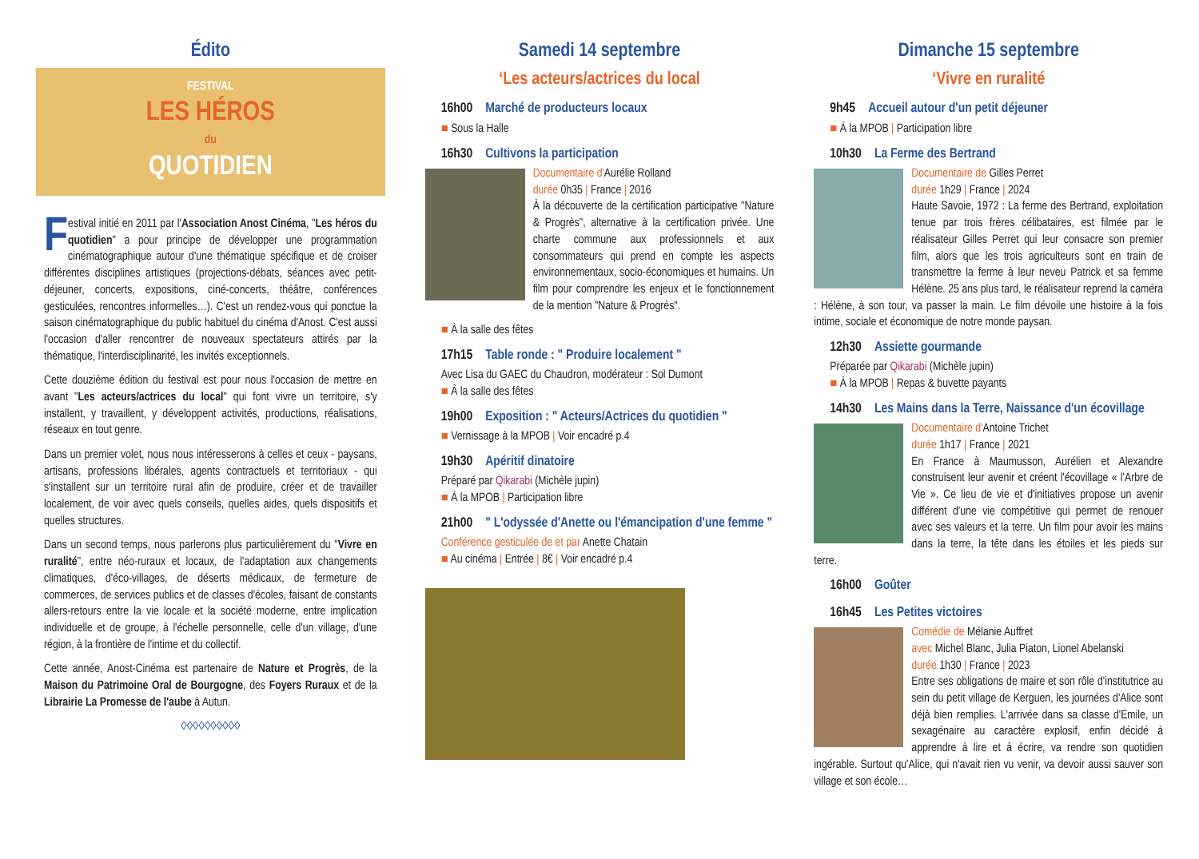Édito
FESTIVAL
LES HÉROS
du
QUOTIDIEN
Festival initié en 2011 par l'Association Anost Cinéma, "Les héros du quotidien" a pour principe de développer une programmation cinématographique autour d'une thématique spécifique et de croiser différentes disciplines artistiques (projections-débats, séances avec petit-déjeuner, concerts, expositions, ciné-concerts, théâtre, conférences gesticulées, rencontres informelles…). C'est un rendez-vous qui ponctue la saison cinématographique du public habituel du cinéma d'Anost. C'est aussi l'occasion d'aller rencontrer de nouveaux spectateurs attirés par la thématique, l'interdisciplinarité, les invités exceptionnels.
Cette douzième édition du festival est pour nous l'occasion de mettre en avant "Les acteurs/actrices du local" qui font vivre un territoire, s'y installent, y travaillent, y développent activités, productions, réalisations, réseaux en tout genre.
Dans un premier volet, nous nous intéresserons à celles et ceux - paysans, artisans, professions libérales, agents contractuels et territoriaux - qui s'installent sur un territoire rural afin de produire, créer et de travailler localement, de voir avec quels conseils, quelles aides, quels dispositifs et quelles structures.
Dans un second temps, nous parlerons plus particulièrement du "Vivre en ruralité", entre néo-ruraux et locaux, de l'adaptation aux changements climatiques, d'éco-villages, de déserts médicaux, de fermeture de commerces, de services publics et de classes d'écoles, faisant de constants allers-retours entre la vie locale et la société moderne, entre implication individuelle et de groupe, à l'échelle personnelle, celle d'un village, d'une région, à la frontière de l'intime et du collectif.
Cette année, Anost-Cinéma est partenaire de Nature et Progrès, de la Maison du Patrimoine Oral de Bourgogne, des Foyers Ruraux et de la Librairie La Promesse de l'aube à Autun.
◊◊◊◊◊◊◊◊◊◊
Samedi 14 septembre
‘Les acteurs/actrices du local
16h00 Marché de producteurs locaux
■ Sous la Halle
16h30 Cultivons la participation
Documentaire d'Aurélie Rolland
durée 0h35 | France | 2016
À la découverte de la certification participative "Nature & Progrès", alternative à la certification privée. Une charte commune aux professionnels et aux consommateurs qui prend en compte les aspects environnementaux, socio-économiques et humains. Un film pour comprendre les enjeux et le fonctionnement de la mention "Nature & Progrès".
■ À la salle des fêtes
17h15 Table ronde : " Produire localement "
Avec Lisa du GAEC du Chaudron, modérateur : Sol Dumont
■ À la salle des fêtes
19h00 Exposition : " Acteurs/Actrices du quotidien "
■ Vernissage à la MPOB | Voir encadré p.4
19h30 Apéritif dinatoire
Préparé par Qikarabi (Michèle jupin)
■ À la MPOB | Participation libre
21h00 " L'odyssée d'Anette ou l'émancipation d'une femme "
Conférence gesticulée de et par Anette Chatain
■ Au cinéma | Entrée | 8€ | Voir encadré p.4
Dimanche 15 septembre
‘Vivre en ruralité
9h45 Accueil autour d'un petit déjeuner
■ À la MPOB | Participation libre
10h30 La Ferme des Bertrand
Documentaire de Gilles Perret
durée 1h29 | France | 2024
Haute Savoie, 1972 : La ferme des Bertrand, exploitation tenue par trois frères célibataires, est filmée par le réalisateur Gilles Perret qui leur consacre son premier film, alors que les trois agriculteurs sont en train de transmettre la ferme à leur neveu Patrick et sa femme Hélène. 25 ans plus tard, le réalisateur reprend la caméra : Hélène, à son tour, va passer la main. Le film dévoile une histoire à la fois intime, sociale et économique de notre monde paysan.
12h30 Assiette gourmande
Préparée par Qikarabi (Michèle jupin)
■ À la MPOB | Repas & buvette payants
14h30 Les Mains dans la Terre, Naissance d'un écovillage
Documentaire d'Antoine Trichet
durée 1h17 | France | 2021
En France à Maumusson, Aurélien et Alexandre construisent leur avenir et créent l'écovillage « l'Arbre de Vie ». Ce lieu de vie et d'initiatives propose un avenir différent d'une vie compétitive qui permet de renouer avec ses valeurs et la terre. Un film pour avoir les mains dans la terre, la tête dans les étoiles et les pieds sur terre.
16h00 Goûter
16h45 Les Petites victoires
Comédie de Mélanie Auffret
avec Michel Blanc, Julia Piaton, Lionel Abelanski
durée 1h30 | France | 2023
Entre ses obligations de maire et son rôle d'institutrice au sein du petit village de Kerguen, les journées d'Alice sont déjà bien remplies. L'arrivée dans sa classe d'Emile, un sexagénaire au caractère explosif, enfin décidé à apprendre à lire et à écrire, va rendre son quotidien ingérable. Surtout qu'Alice, qui n'avait rien vu venir, va devoir aussi sauver son village et son école…